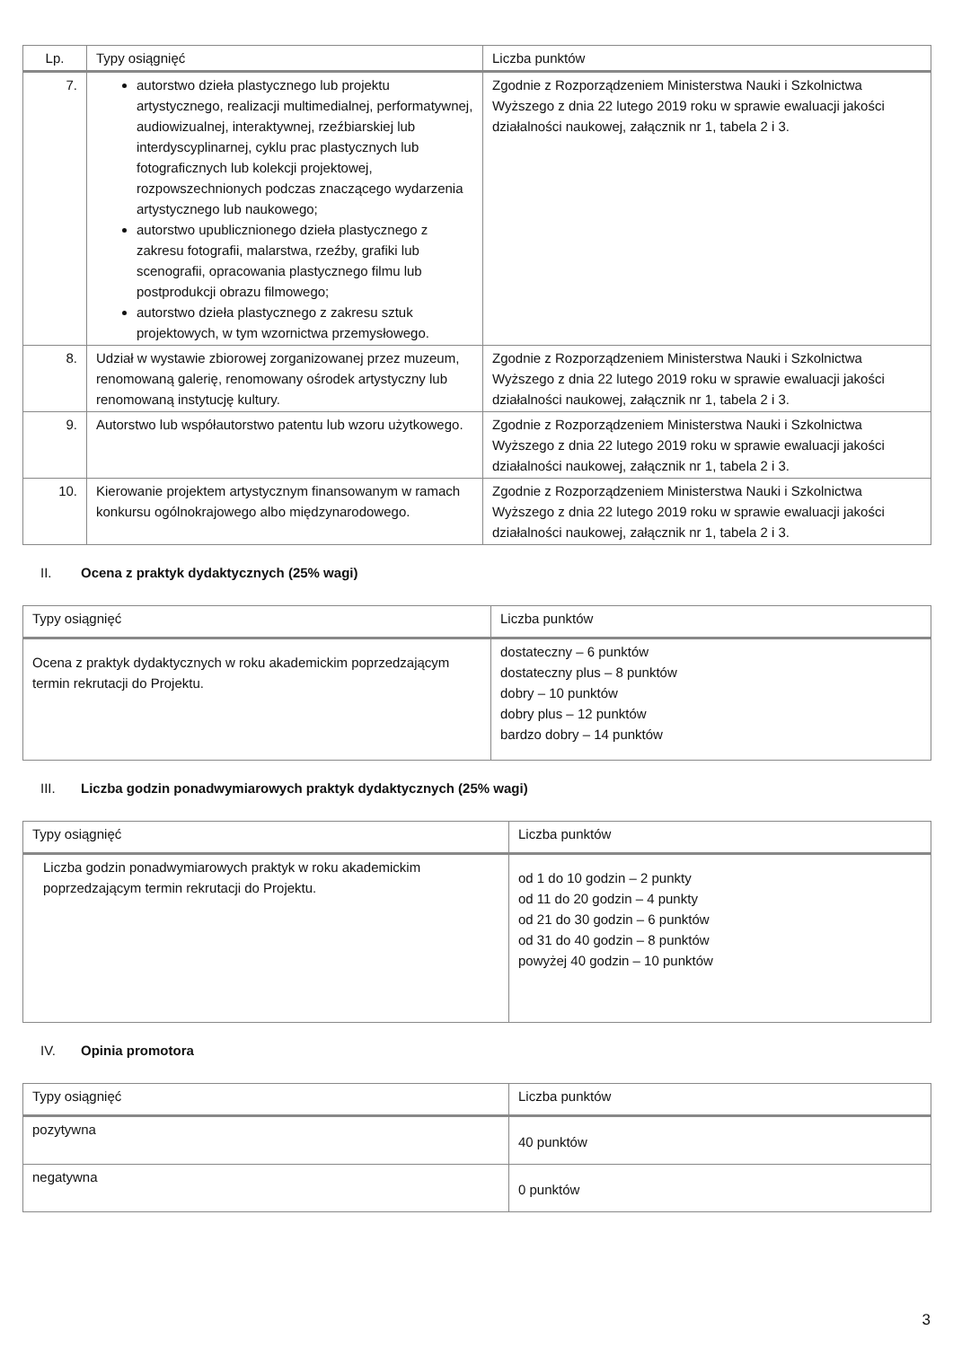| Lp. | Typy osiągnięć | Liczba punktów |
| --- | --- | --- |
| 7. | autorstwo dzieła plastycznego lub projektu artystycznego, realizacji multimedialnej, performatywnej, audiowizualnej, interaktywnej, rzeźbiarskiej lub interdyscyplinarnej, cyklu prac plastycznych lub fotograficznych lub kolekcji projektowej, rozpowszechnionych podczas znaczącego wydarzenia artystycznego lub naukowego; autorstwo upublicznionego dzieła plastycznego z zakresu fotografii, malarstwa, rzeźby, grafiki lub scenografii, opracowania plastycznego filmu lub postprodukcji obrazu filmowego; autorstwo dzieła plastycznego z zakresu sztuk projektowych, w tym wzornictwa przemysłowego. | Zgodnie z Rozporządzeniem Ministerstwa Nauki i Szkolnictwa Wyższego z dnia 22 lutego 2019 roku w sprawie ewaluacji jakości działalności naukowej, załącznik nr 1, tabela 2 i 3. |
| 8. | Udział w wystawie zbiorowej zorganizowanej przez muzeum, renomowaną galerię, renomowany ośrodek artystyczny lub renomowaną instytucję kultury. | Zgodnie z Rozporządzeniem Ministerstwa Nauki i Szkolnictwa Wyższego z dnia 22 lutego 2019 roku w sprawie ewaluacji jakości działalności naukowej, załącznik nr 1, tabela 2 i 3. |
| 9. | Autorstwo lub współautorstwo patentu lub wzoru użytkowego. | Zgodnie z Rozporządzeniem Ministerstwa Nauki i Szkolnictwa Wyższego z dnia 22 lutego 2019 roku w sprawie ewaluacji jakości działalności naukowej, załącznik nr 1, tabela 2 i 3. |
| 10. | Kierowanie projektem artystycznym finansowanym w ramach konkursu ogólnokrajowego albo międzynarodowego. | Zgodnie z Rozporządzeniem Ministerstwa Nauki i Szkolnictwa Wyższego z dnia 22 lutego 2019 roku w sprawie ewaluacji jakości działalności naukowej, załącznik nr 1, tabela 2 i 3. |
II. Ocena z praktyk dydaktycznych (25% wagi)
| Typy osiągnięć | Liczba punktów |
| --- | --- |
| Ocena z praktyk dydaktycznych w roku akademickim poprzedzającym termin rekrutacji do Projektu. | dostateczny – 6 punktów dostateczny plus – 8 punktów dobry – 10 punktów dobry plus – 12 punktów bardzo dobry – 14 punktów |
III. Liczba godzin ponadwymiarowych praktyk dydaktycznych (25% wagi)
| Typy osiągnięć | Liczba punktów |
| --- | --- |
| Liczba godzin ponadwymiarowych praktyk w roku akademickim poprzedzającym termin rekrutacji do Projektu. | od 1 do 10 godzin – 2 punkty od 11 do 20 godzin – 4 punkty od 21 do 30 godzin – 6 punktów od 31 do 40 godzin – 8 punktów powyżej 40 godzin – 10 punktów |
IV. Opinia promotora
| Typy osiągnięć | Liczba punktów |
| --- | --- |
| pozytywna | 40 punktów |
| negatywna | 0 punktów |
3